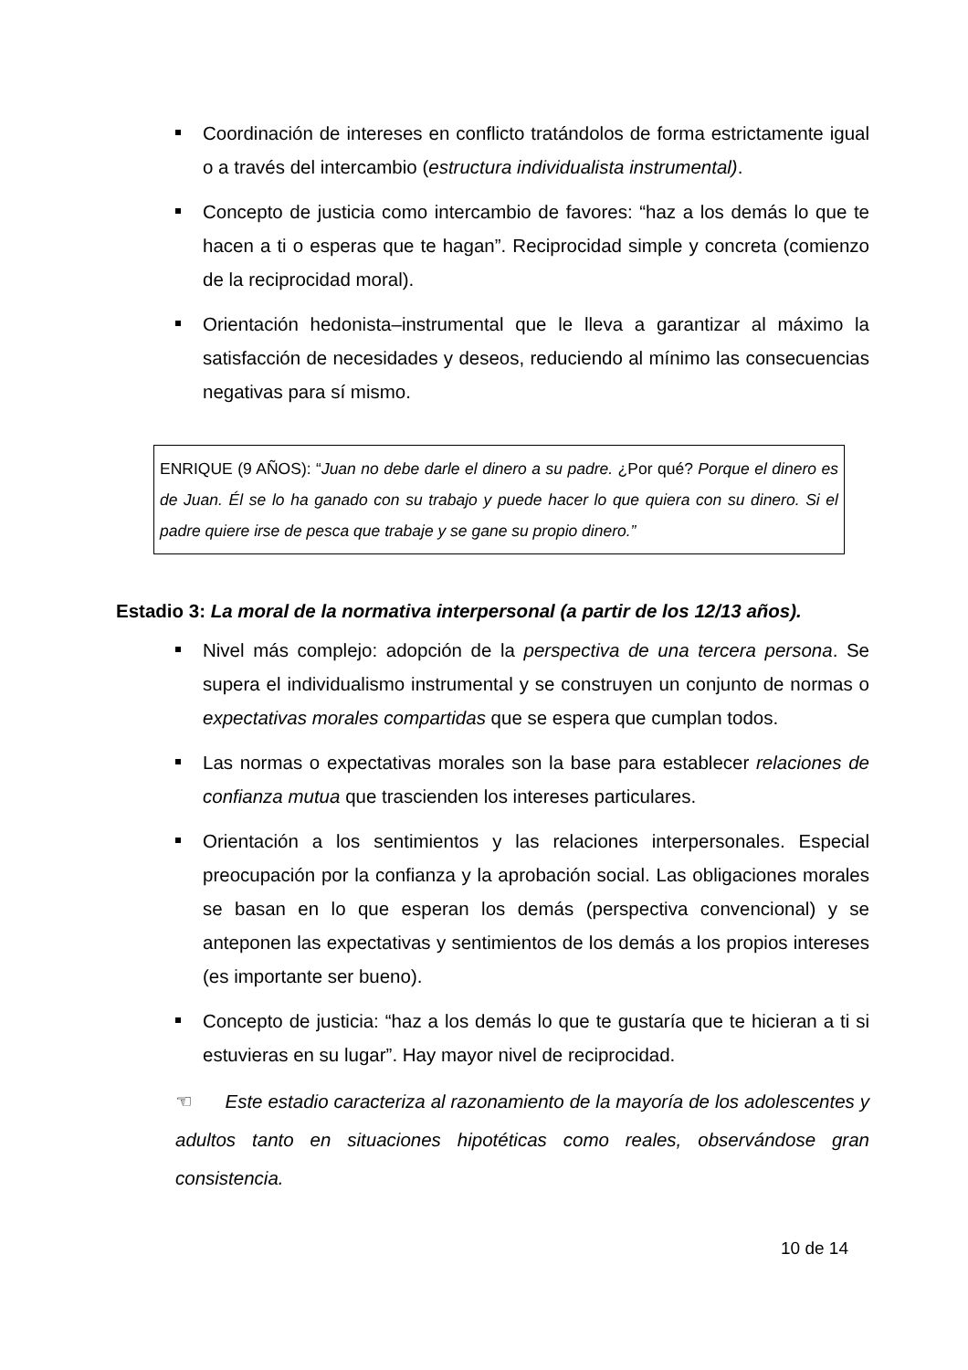Coordinación de intereses en conflicto tratándolos de forma estrictamente igual o a través del intercambio (estructura individualista instrumental).
Concepto de justicia como intercambio de favores: “haz a los demás lo que te hacen a ti o esperas que te hagan”. Reciprocidad simple y concreta (comienzo de la reciprocidad moral).
Orientación hedonista–instrumental que le lleva a garantizar al máximo la satisfacción de necesidades y deseos, reduciendo al mínimo las consecuencias negativas para sí mismo.
ENRIQUE (9 AÑOS): “Juan no debe darle el dinero a su padre. ¿Por qué? Porque el dinero es de Juan. Él se lo ha ganado con su trabajo y puede hacer lo que quiera con su dinero. Si el padre quiere irse de pesca que trabaje y se gane su propio dinero.”
Estadio 3: La moral de la normativa interpersonal (a partir de los 12/13 años).
Nivel más complejo: adopción de la perspectiva de una tercera persona. Se supera el individualismo instrumental y se construyen un conjunto de normas o expectativas morales compartidas que se espera que cumplan todos.
Las normas o expectativas morales son la base para establecer relaciones de confianza mutua que trascienden los intereses particulares.
Orientación a los sentimientos y las relaciones interpersonales. Especial preocupación por la confianza y la aprobación social. Las obligaciones morales se basan en lo que esperan los demás (perspectiva convencional) y se anteponen las expectativas y sentimientos de los demás a los propios intereses (es importante ser bueno).
Concepto de justicia: “haz a los demás lo que te gustaría que te hicieran a ti si estuvieras en su lugar”. Hay mayor nivel de reciprocidad.
☜ Este estadio caracteriza al razonamiento de la mayoría de los adolescentes y adultos tanto en situaciones hipotéticas como reales, observándose gran consistencia.
10 de 14